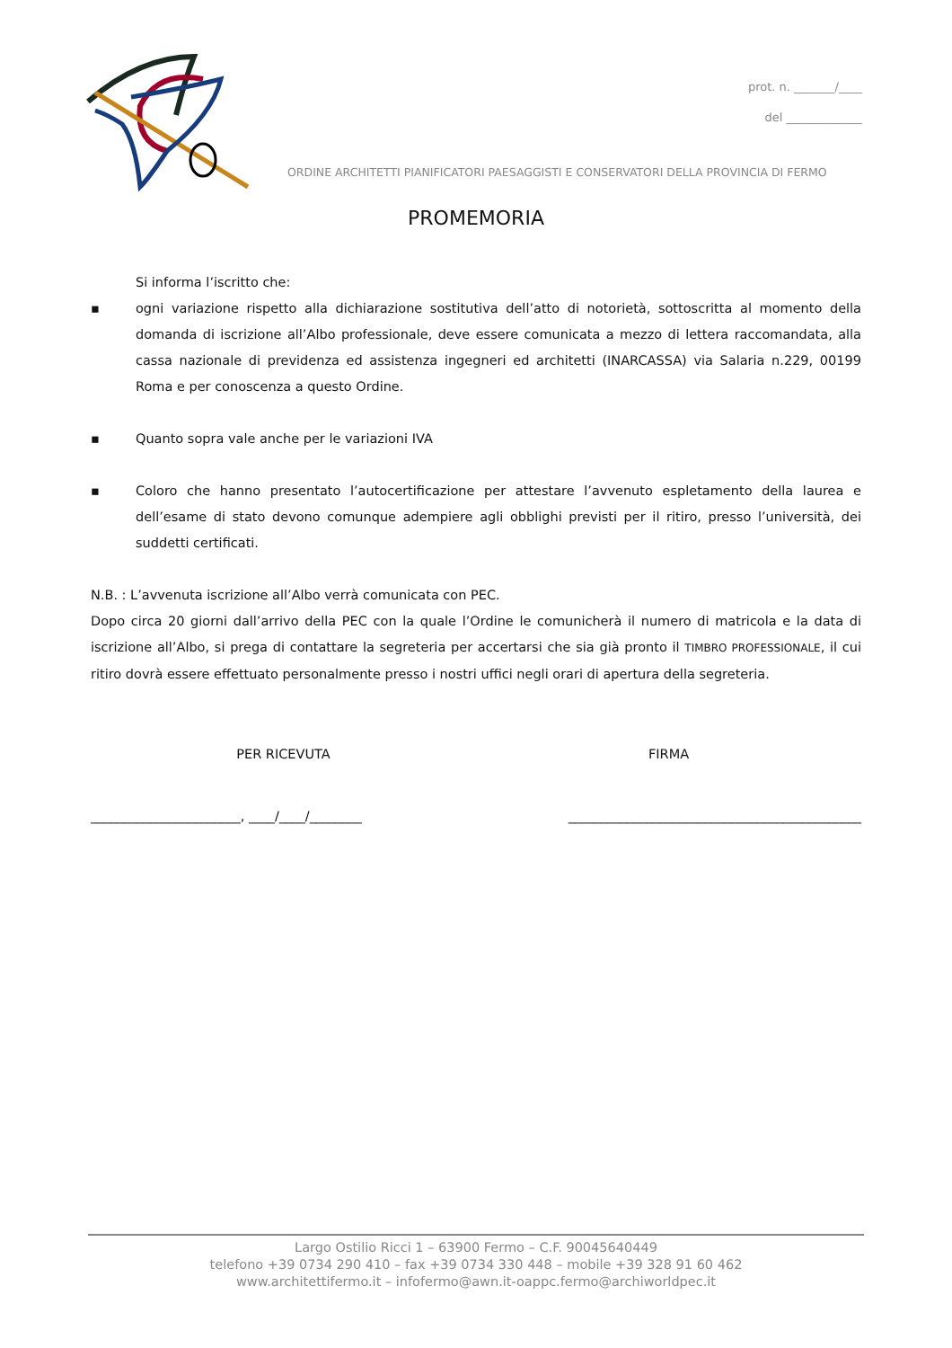prot. n. _______/____
del _____________
ORDINE ARCHITETTI PIANIFICATORI PAESAGGISTI E CONSERVATORI DELLA PROVINCIA DI FERMO
PROMEMORIA
Si informa l’iscritto che:
▪ ogni variazione rispetto alla dichiarazione sostitutiva dell’atto di notorietà, sottoscritta al momento della domanda di iscrizione all’Albo professionale, deve essere comunicata a mezzo di lettera raccomandata, alla cassa nazionale di previdenza ed assistenza ingegneri ed architetti (INARCASSA) via Salaria n.229, 00199 Roma e per conoscenza a questo Ordine.
▪ Quanto sopra vale anche per le variazioni IVA
▪ Coloro che hanno presentato l’autocertificazione per attestare l’avvenuto espletamento della laurea e dell’esame di stato devono comunque adempiere agli obblighi previsti per il ritiro, presso l’università, dei suddetti certificati.
N.B. : L’avvenuta iscrizione all’Albo verrà comunicata con PEC.
Dopo circa 20 giorni dall’arrivo della PEC con la quale l’Ordine le comunicherà il numero di matricola e la data di iscrizione all’Albo, si prega di contattare la segreteria per accertarsi che sia già pronto il TIMBRO PROFESSIONALE, il cui ritiro dovrà essere effettuato personalmente presso i nostri uffici negli orari di apertura della segreteria.
PER RICEVUTA FIRMA
_______________________, ____/____/________ _____________________________________________
Largo Ostilio Ricci 1 – 63900 Fermo – C.F. 90045640449
telefono +39 0734 290 410 – fax +39 0734 330 448 – mobile +39 328 91 60 462
www.architettifermo.it – infofermo@awn.it-oappc.fermo@archiworldpec.it